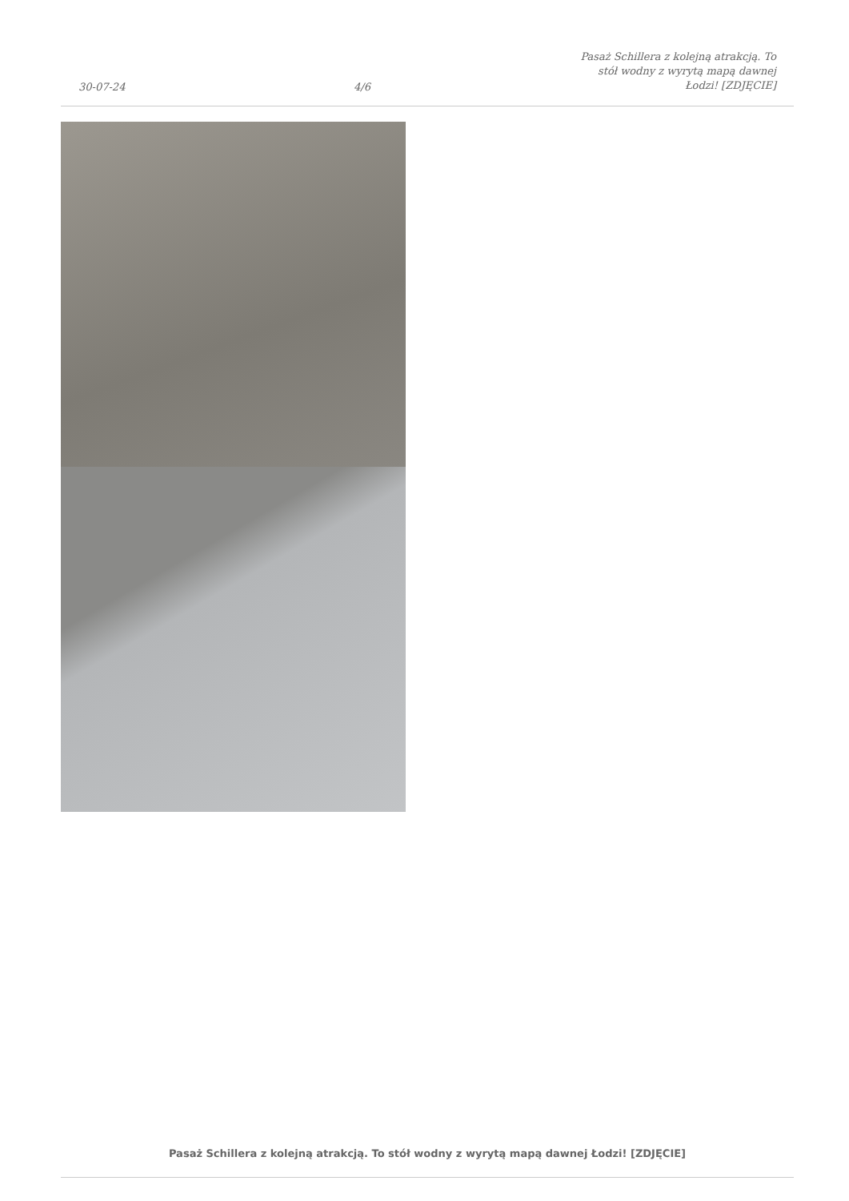30-07-24
4/6
Pasaż Schillera z kolejną atrakcją. To
stół wodny z wyrytą mapą dawnej
Łodzi! [ZDJĘCIE]
Pasaż Schillera z kolejną atrakcją. To stół wodny z wyrytą mapą dawnej Łodzi! [ZDJĘCIE]